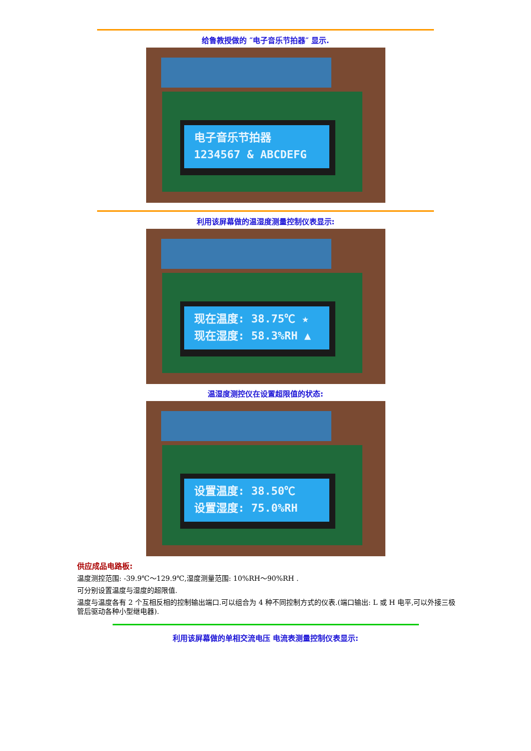给鲁教授做的 ″电子音乐节拍器″ 显示.
电子音乐节拍器
1234567 & ABCDEFG
利用该屏幕做的温湿度测量控制仪表显示:
现在温度: 38.75℃ ★
现在湿度: 58.3%RH ▲
温湿度测控仪在设置超限值的状态:
设置温度: 38.50℃
设置湿度: 75.0%RH
供应成品电路板:
温度测控范围: -39.9℃～129.9℃,湿度测量范围: 10%RH～90%RH .
可分别设置温度与湿度的超限值.
温度与温度各有 2 个互相反相的控制输出端口.可以组合为 4 种不同控制方式的仪表.(端口输出: L 或 H 电平,可以外接三极管后驱动各种小型继电器).
利用该屏幕做的单相交流电压 电流表测量控制仪表显示: